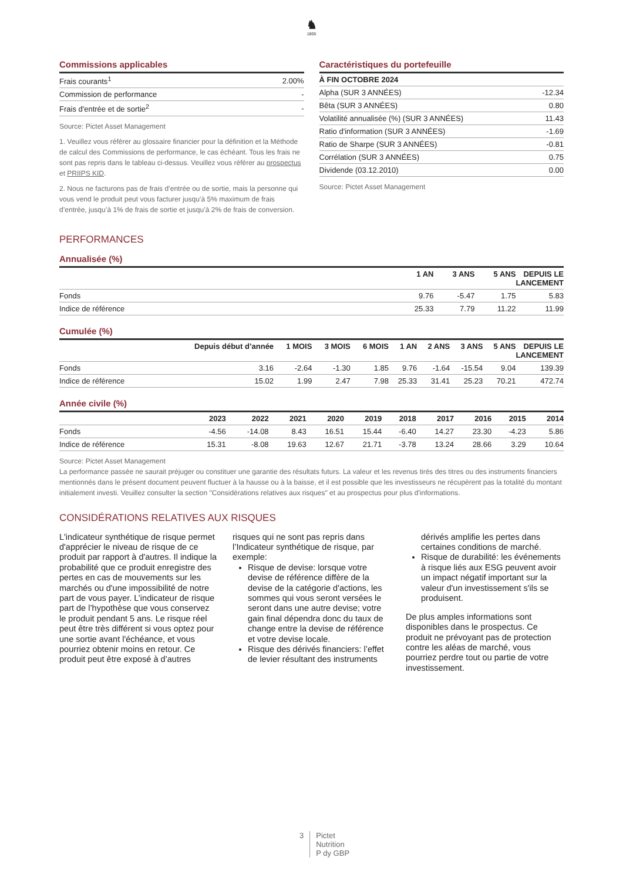♞
1805
Commissions applicables
| Frais courants<sup>1</sup> | 2.00% |
| Commission de performance | - |
| Frais d'entrée et de sortie<sup>2</sup> | - |
Source: Pictet Asset Management
1. Veuillez vous référer au glossaire financier pour la définition et la Méthode de calcul des Commissions de performance, le cas échéant. Tous les frais ne sont pas repris dans le tableau ci-dessus. Veuillez vous référer au prospectus et PRIIPS KID.
2. Nous ne facturons pas de frais d’entrée ou de sortie, mais la personne qui vous vend le produit peut vous facturer jusqu’à 5% maximum de frais d’entrée, jusqu’à 1% de frais de sortie et jusqu’à 2% de frais de conversion.
Caractéristiques du portefeuille
| À FIN OCTOBRE 2024 | |
| --- | --- |
| Alpha (SUR 3 ANNÉES) | -12.34 |
| Bêta (SUR 3 ANNÉES) | 0.80 |
| Volatilité annualisée (%) (SUR 3 ANNÉES) | 11.43 |
| Ratio d'information (SUR 3 ANNÉES) | -1.69 |
| Ratio de Sharpe (SUR 3 ANNÉES) | -0.81 |
| Corrélation (SUR 3 ANNÉES) | 0.75 |
| Dividende (03.12.2010) | 0.00 |
Source: Pictet Asset Management
PERFORMANCES
Annualisée (%)
| | 1 AN | 3 ANS | 5 ANS | DEPUIS LE LANCEMENT |
| --- | --- | --- | --- | --- |
| Fonds | 9.76 | -5.47 | 1.75 | 5.83 |
| Indice de référence | 25.33 | 7.79 | 11.22 | 11.99 |
Cumulée (%)
| | Depuis début d’année | 1 MOIS | 3 MOIS | 6 MOIS | 1 AN | 2 ANS | 3 ANS | 5 ANS | DEPUIS LE LANCEMENT |
| --- | --- | --- | --- | --- | --- | --- | --- | --- | --- |
| Fonds | 3.16 | -2.64 | -1.30 | 1.85 | 9.76 | -1.64 | -15.54 | 9.04 | 139.39 |
| Indice de référence | 15.02 | 1.99 | 2.47 | 7.98 | 25.33 | 31.41 | 25.23 | 70.21 | 472.74 |
Année civile (%)
| | 2023 | 2022 | 2021 | 2020 | 2019 | 2018 | 2017 | 2016 | 2015 | 2014 |
| --- | --- | --- | --- | --- | --- | --- | --- | --- | --- | --- |
| Fonds | -4.56 | -14.08 | 8.43 | 16.51 | 15.44 | -6.40 | 14.27 | 23.30 | -4.23 | 5.86 |
| Indice de référence | 15.31 | -8.08 | 19.63 | 12.67 | 21.71 | -3.78 | 13.24 | 28.66 | 3.29 | 10.64 |
Source: Pictet Asset Management
La performance passée ne saurait préjuger ou constituer une garantie des résultats futurs. La valeur et les revenus tirés des titres ou des instruments financiers mentionnés dans le présent document peuvent fluctuer à la hausse ou à la baisse, et il est possible que les investisseurs ne récupèrent pas la totalité du montant initialement investi. Veuillez consulter la section "Considérations relatives aux risques" et au prospectus pour plus d'informations.
CONSIDÉRATIONS RELATIVES AUX RISQUES
L'indicateur synthétique de risque permet d'apprécier le niveau de risque de ce produit par rapport à d'autres. Il indique la probabilité que ce produit enregistre des pertes en cas de mouvements sur les marchés ou d'une impossibilité de notre part de vous payer. L’indicateur de risque part de l’hypothèse que vous conservez le produit pendant 5 ans. Le risque réel peut être très différent si vous optez pour une sortie avant l'échéance, et vous pourriez obtenir moins en retour. Ce produit peut être exposé à d’autres risques qui ne sont pas repris dans l’Indicateur synthétique de risque, par exemple:
Risque de devise: lorsque votre devise de référence diffère de la devise de la catégorie d'actions, les sommes qui vous seront versées le seront dans une autre devise; votre gain final dépendra donc du taux de change entre la devise de référence et votre devise locale.
Risque des dérivés financiers: l’effet de levier résultant des instruments dérivés amplifie les pertes dans certaines conditions de marché.
Risque de durabilité: les événements à risque liés aux ESG peuvent avoir un impact négatif important sur la valeur d'un investissement s'ils se produisent.
De plus amples informations sont disponibles dans le prospectus. Ce produit ne prévoyant pas de protection contre les aléas de marché, vous pourriez perdre tout ou partie de votre investissement.
3 Pictet
Nutrition
P dy GBP